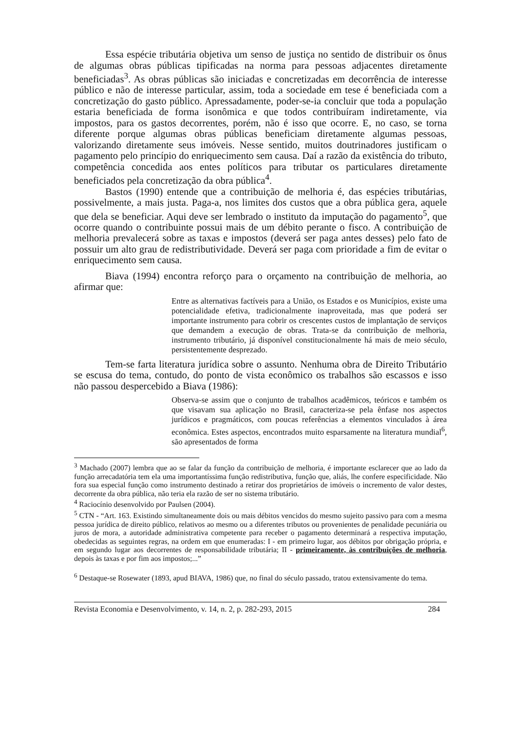Essa espécie tributária objetiva um senso de justiça no sentido de distribuir os ônus de algumas obras públicas tipificadas na norma para pessoas adjacentes diretamente beneficiadas<sup>3</sup>. As obras públicas são iniciadas e concretizadas em decorrência de interesse público e não de interesse particular, assim, toda a sociedade em tese é beneficiada com a concretização do gasto público. Apressadamente, poder-se-ia concluir que toda a população estaria beneficiada de forma isonômica e que todos contribuíram indiretamente, via impostos, para os gastos decorrentes, porém, não é isso que ocorre. E, no caso, se torna diferente porque algumas obras públicas beneficiam diretamente algumas pessoas, valorizando diretamente seus imóveis. Nesse sentido, muitos doutrinadores justificam o pagamento pelo princípio do enriquecimento sem causa. Daí a razão da existência do tributo, competência concedida aos entes políticos para tributar os particulares diretamente beneficiados pela concretização da obra pública<sup>4</sup>.
Bastos (1990) entende que a contribuição de melhoria é, das espécies tributárias, possivelmente, a mais justa. Paga-a, nos limites dos custos que a obra pública gera, aquele que dela se beneficiar. Aqui deve ser lembrado o instituto da imputação do pagamento<sup>5</sup>, que ocorre quando o contribuinte possui mais de um débito perante o fisco. A contribuição de melhoria prevalecerá sobre as taxas e impostos (deverá ser paga antes desses) pelo fato de possuir um alto grau de redistributividade. Deverá ser paga com prioridade a fim de evitar o enriquecimento sem causa.
Biava (1994) encontra reforço para o orçamento na contribuição de melhoria, ao afirmar que:
Entre as alternativas factíveis para a União, os Estados e os Municípios, existe uma potencialidade efetiva, tradicionalmente inaproveitada, mas que poderá ser importante instrumento para cobrir os crescentes custos de implantação de serviços que demandem a execução de obras. Trata-se da contribuição de melhoria, instrumento tributário, já disponível constitucionalmente há mais de meio século, persistentemente desprezado.
Tem-se farta literatura jurídica sobre o assunto. Nenhuma obra de Direito Tributário se escusa do tema, contudo, do ponto de vista econômico os trabalhos são escassos e isso não passou despercebido a Biava (1986):
Observa-se assim que o conjunto de trabalhos acadêmicos, teóricos e também os que visavam sua aplicação no Brasil, caracteriza-se pela ênfase nos aspectos jurídicos e pragmáticos, com poucas referências a elementos vinculados à área econômica. Estes aspectos, encontrados muito esparsamente na literatura mundial<sup>6</sup>, são apresentados de forma
<sup>3</sup> Machado (2007) lembra que ao se falar da função da contribuição de melhoria, é importante esclarecer que ao lado da função arrecadatória tem ela uma importantíssima função redistributiva, função que, aliás, lhe confere especificidade. Não fora sua especial função como instrumento destinado a retirar dos proprietários de imóveis o incremento de valor destes, decorrente da obra pública, não teria ela razão de ser no sistema tributário.
<sup>4</sup> Raciocínio desenvolvido por Paulsen (2004).
<sup>5</sup> CTN - “Art. 163. Existindo simultaneamente dois ou mais débitos vencidos do mesmo sujeito passivo para com a mesma pessoa jurídica de direito público, relativos ao mesmo ou a diferentes tributos ou provenientes de penalidade pecuniária ou juros de mora, a autoridade administrativa competente para receber o pagamento determinará a respectiva imputação, obedecidas as seguintes regras, na ordem em que enumeradas: I - em primeiro lugar, aos débitos por obrigação própria, e em segundo lugar aos decorrentes de responsabilidade tributária; II - primeiramente, às contribuições de melhoria, depois às taxas e por fim aos impostos;...”
<sup>6</sup> Destaque-se Rosewater (1893, apud BIAVA, 1986) que, no final do século passado, tratou extensivamente do tema.
Revista Economia e Desenvolvimento, v. 14, n. 2, p. 282-293, 2015 284